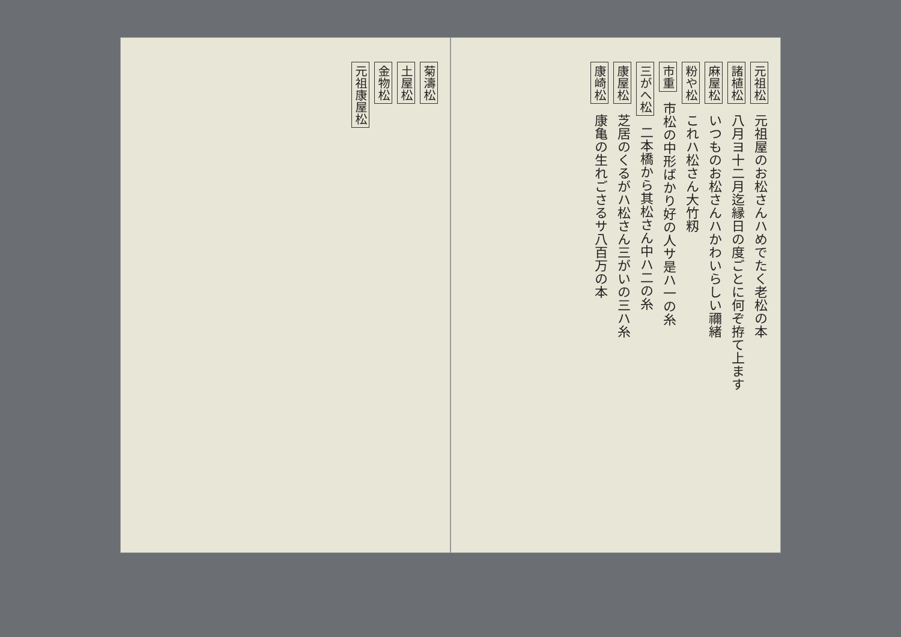菊濤松
土屋松
金物松
元祖康屋松
元祖松 元祖屋のお松さんハめでたく老松の本
諸植松 八月ヨ十二月迄縁日の度ごとに何ぞ拵て上ます
麻屋松 いつものお松さんハかわいらしい禰緒
粉や松 これハ松さん大竹籾
市重 市松の中形ばかり好の人サ是ハ一の糸
三がへ松 二本橋から其松さん中ハ二の糸
康屋松 芝居のくるがハ松さん三がいの三ハ糸
康崎松 康亀の生れごさるサ八百万の本